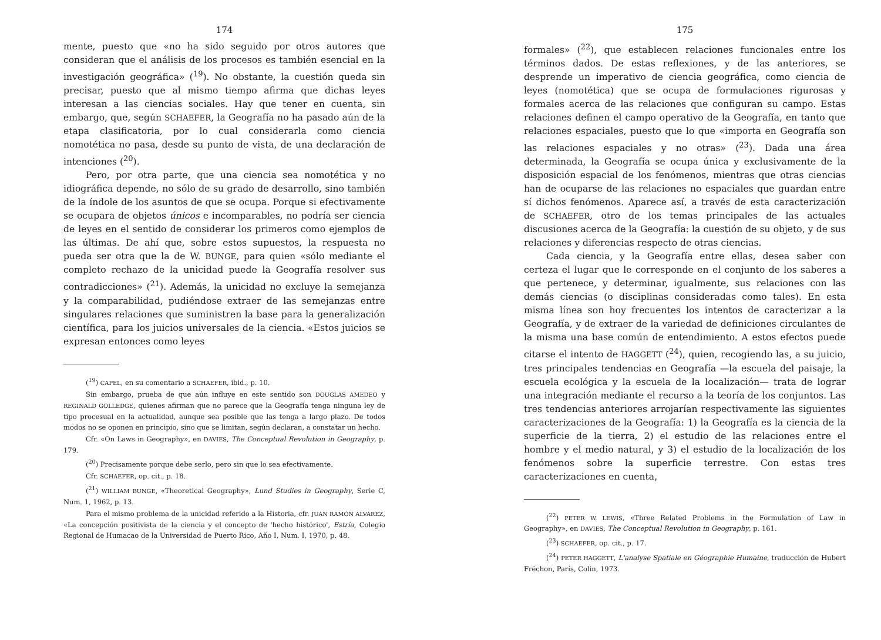174
mente, puesto que «no ha sido seguido por otros autores que consideran que el análisis de los procesos es también esencial en la investigación geográfica» (<sup>19</sup>). No obstante, la cuestión queda sin precisar, puesto que al mismo tiempo afirma que dichas leyes interesan a las ciencias sociales. Hay que tener en cuenta, sin embargo, que, según SCHAEFER, la Geografía no ha pasado aún de la etapa clasificatoria, por lo cual considerarla como ciencia nomotética no pasa, desde su punto de vista, de una declaración de intenciones (<sup>20</sup>).
Pero, por otra parte, que una ciencia sea nomotética y no idiográfica depende, no sólo de su grado de desarrollo, sino también de la índole de los asuntos de que se ocupa. Porque si efectivamente se ocupara de objetos únicos e incomparables, no podría ser ciencia de leyes en el sentido de considerar los primeros como ejemplos de las últimas. De ahí que, sobre estos supuestos, la respuesta no pueda ser otra que la de W. BUNGE, para quien «sólo mediante el completo rechazo de la unicidad puede la Geografía resolver sus contradicciones» (<sup>21</sup>). Además, la unicidad no excluye la semejanza y la comparabilidad, pudiéndose extraer de las semejanzas entre singulares relaciones que suministren la base para la generalización científica, para los juicios universales de la ciencia. «Estos juicios se expresan entonces como leyes
(<sup>19</sup>) CAPEL, en su comentario a SCHAEFER, ibid., p. 10.
Sin embargo, prueba de que aún influye en este sentido son DOUGLAS AMEDEO y REGINALD GOLLEDGE, quienes afirman que no parece que la Geografía tenga ninguna ley de tipo procesual en la actualidad, aunque sea posible que las tenga a largo plazo. De todos modos no se oponen en principio, sino que se limitan, según declaran, a constatar un hecho.
Cfr. «On Laws in Geography», en DAVIES, The Conceptual Revolution in Geography, p. 179.
(<sup>20</sup>) Precisamente porque debe serlo, pero sin que lo sea efectivamente.
Cfr. SCHAEFER, op. cit., p. 18.
(<sup>21</sup>) WILLIAM BUNGE, «Theoretical Geography», Lund Studies in Geography, Serie C, Num. 1, 1962, p. 13.
Para el mismo problema de la unicidad referido a la Historia, cfr. JUAN RAMÓN ALVAREZ, «La concepción positivista de la ciencia y el concepto de 'hecho histórico', Estría, Colegio Regional de Humacao de la Universidad de Puerto Rico, Año I, Num. I, 1970, p. 48.
175
formales» (<sup>22</sup>), que establecen relaciones funcionales entre los términos dados. De estas reflexiones, y de las anteriores, se desprende un imperativo de ciencia geográfica, como ciencia de leyes (nomotética) que se ocupa de formulaciones rigurosas y formales acerca de las relaciones que configuran su campo. Estas relaciones definen el campo operativo de la Geografía, en tanto que relaciones espaciales, puesto que lo que «importa en Geografía son las relaciones espaciales y no otras» (<sup>23</sup>). Dada una área determinada, la Geografía se ocupa única y exclusivamente de la disposición espacial de los fenómenos, mientras que otras ciencias han de ocuparse de las relaciones no espaciales que guardan entre sí dichos fenómenos. Aparece así, a través de esta caracterización de SCHAEFER, otro de los temas principales de las actuales discusiones acerca de la Geografía: la cuestión de su objeto, y de sus relaciones y diferencias respecto de otras ciencias.
Cada ciencia, y la Geografía entre ellas, desea saber con certeza el lugar que le corresponde en el conjunto de los saberes a que pertenece, y determinar, igualmente, sus relaciones con las demás ciencias (o disciplinas consideradas como tales). En esta misma línea son hoy frecuentes los intentos de caracterizar a la Geografía, y de extraer de la variedad de definiciones circulantes de la misma una base común de entendimiento. A estos efectos puede citarse el intento de HAGGETT (<sup>24</sup>), quien, recogiendo las, a su juicio, tres principales tendencias en Geografía —la escuela del paisaje, la escuela ecológica y la escuela de la localización— trata de lograr una integración mediante el recurso a la teoría de los conjuntos. Las tres tendencias anteriores arrojarían respectivamente las siguientes caracterizaciones de la Geografía: 1) la Geografía es la ciencia de la superficie de la tierra, 2) el estudio de las relaciones entre el hombre y el medio natural, y 3) el estudio de la localización de los fenómenos sobre la superficie terrestre. Con estas tres caracterizaciones en cuenta,
(<sup>22</sup>) PETER W. LEWIS, «Three Related Problems in the Formulation of Law in Geography», en DAVIES, The Conceptual Revolution in Geography, p. 161.
(<sup>23</sup>) SCHAEFER, op. cit., p. 17.
(<sup>24</sup>) PETER HAGGETT, L'analyse Spatiale en Géographie Humaine, traducción de Hubert Fréchon, París, Colin, 1973.